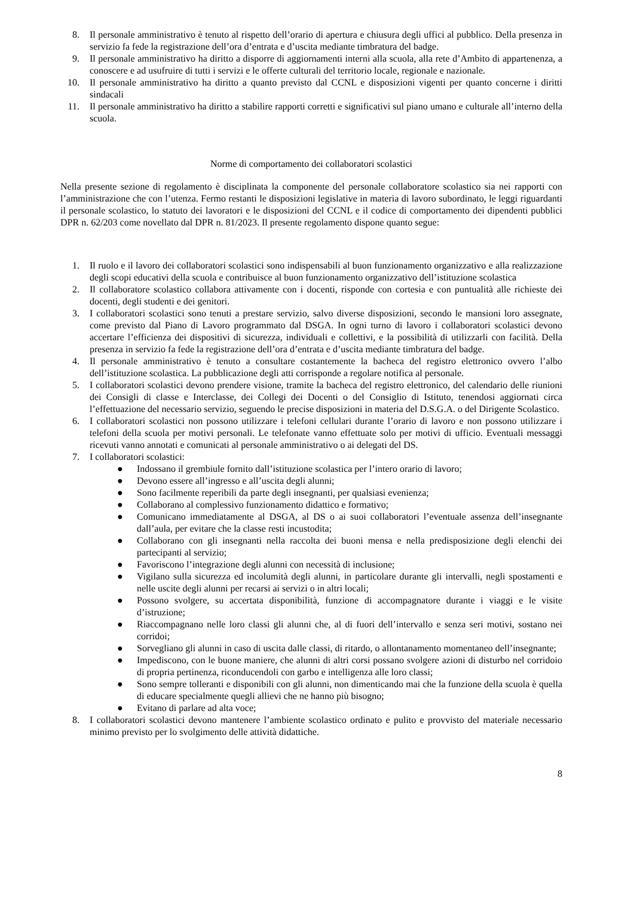8. Il personale amministrativo è tenuto al rispetto dell’orario di apertura e chiusura degli uffici al pubblico. Della presenza in servizio fa fede la registrazione dell’ora d’entrata e d’uscita mediante timbratura del badge.
9. Il personale amministrativo ha diritto a disporre di aggiornamenti interni alla scuola, alla rete d’Ambito di appartenenza, a conoscere e ad usufruire di tutti i servizi e le offerte culturali del territorio locale, regionale e nazionale.
10. Il personale amministrativo ha diritto a quanto previsto dal CCNL e disposizioni vigenti per quanto concerne i diritti sindacali
11. Il personale amministrativo ha diritto a stabilire rapporti corretti e significativi sul piano umano e culturale all’interno della scuola.
Norme di comportamento dei collaboratori scolastici
Nella presente sezione di regolamento è disciplinata la componente del personale collaboratore scolastico sia nei rapporti con l’amministrazione che con l’utenza. Fermo restanti le disposizioni legislative in materia di lavoro subordinato, le leggi riguardanti il personale scolastico, lo statuto dei lavoratori e le disposizioni del CCNL e il codice di comportamento dei dipendenti pubblici DPR n. 62/203 come novellato dal DPR n. 81/2023. Il presente regolamento dispone quanto segue:
1. Il ruolo e il lavoro dei collaboratori scolastici sono indispensabili al buon funzionamento organizzativo e alla realizzazione degli scopi educativi della scuola e contribuisce al buon funzionamento organizzativo dell’istituzione scolastica
2. Il collaboratore scolastico collabora attivamente con i docenti, risponde con cortesia e con puntualità alle richieste dei docenti, degli studenti e dei genitori.
3. I collaboratori scolastici sono tenuti a prestare servizio, salvo diverse disposizioni, secondo le mansioni loro assegnate, come previsto dal Piano di Lavoro programmato dal DSGA. In ogni turno di lavoro i collaboratori scolastici devono accertare l’efficienza dei dispositivi di sicurezza, individuali e collettivi, e la possibilità di utilizzarli con facilità. Della presenza in servizio fa fede la registrazione dell’ora d’entrata e d’uscita mediante timbratura del badge.
4. Il personale amministrativo è tenuto a consultare costantemente la bacheca del registro elettronico ovvero l’albo dell’istituzione scolastica. La pubblicazione degli atti corrisponde a regolare notifica al personale.
5. I collaboratori scolastici devono prendere visione, tramite la bacheca del registro elettronico, del calendario delle riunioni dei Consigli di classe e Interclasse, dei Collegi dei Docenti o del Consiglio di Istituto, tenendosi aggiornati circa l’effettuazione del necessario servizio, seguendo le precise disposizioni in materia del D.S.G.A. o del Dirigente Scolastico.
6. I collaboratori scolastici non possono utilizzare i telefoni cellulari durante l’orario di lavoro e non possono utilizzare i telefoni della scuola per motivi personali. Le telefonate vanno effettuate solo per motivi di ufficio. Eventuali messaggi ricevuti vanno annotati e comunicati al personale amministrativo o ai delegati del DS.
7. I collaboratori scolastici:
● Indossano il grembiule fornito dall’istituzione scolastica per l’intero orario di lavoro;
● Devono essere all’ingresso e all’uscita degli alunni;
● Sono facilmente reperibili da parte degli insegnanti, per qualsiasi evenienza;
● Collaborano al complessivo funzionamento didattico e formativo;
● Comunicano immediatamente al DSGA, al DS o ai suoi collaboratori l’eventuale assenza dell’insegnante dall’aula, per evitare che la classe resti incustodita;
● Collaborano con gli insegnanti nella raccolta dei buoni mensa e nella predisposizione degli elenchi dei partecipanti al servizio;
● Favoriscono l’integrazione degli alunni con necessità di inclusione;
● Vigilano sulla sicurezza ed incolumità degli alunni, in particolare durante gli intervalli, negli spostamenti e nelle uscite degli alunni per recarsi ai servizi o in altri locali;
● Possono svolgere, su accertata disponibilità, funzione di accompagnatore durante i viaggi e le visite d’istruzione;
● Riaccompagnano nelle loro classi gli alunni che, al di fuori dell’intervallo e senza seri motivi, sostano nei corridoi;
● Sorvegliano gli alunni in caso di uscita dalle classi, di ritardo, o allontanamento momentaneo dell’insegnante;
● Impediscono, con le buone maniere, che alunni di altri corsi possano svolgere azioni di disturbo nel corridoio di propria pertinenza, riconducendoli con garbo e intelligenza alle loro classi;
● Sono sempre tolleranti e disponibili con gli alunni, non dimenticando mai che la funzione della scuola è quella di educare specialmente quegli allievi che ne hanno più bisogno;
● Evitano di parlare ad alta voce;
8. I collaboratori scolastici devono mantenere l’ambiente scolastico ordinato e pulito e provvisto del materiale necessario minimo previsto per lo svolgimento delle attività didattiche.
8